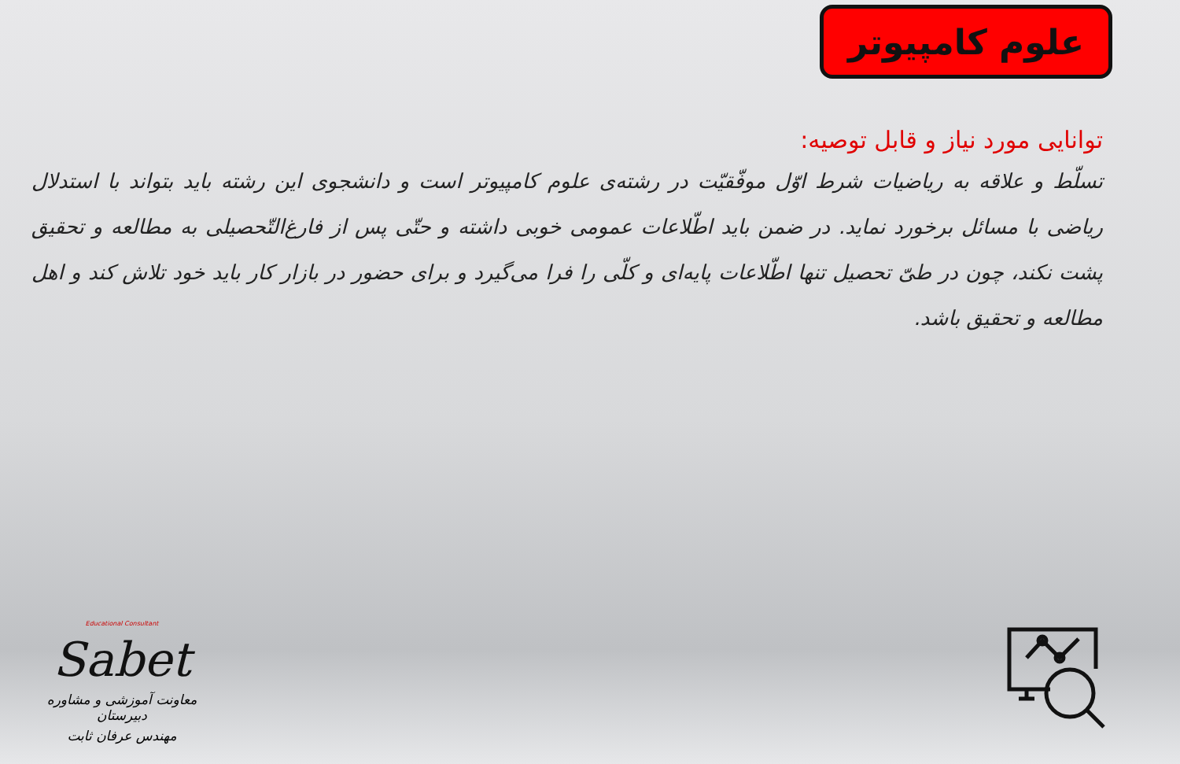علوم کامپیوتر
توانایی مورد نیاز و قابل توصیه:
تسلّط و علاقه به ریاضیات شرط اوّل موفّقیّت در رشته‌ی علوم کامپیوتر است و دانشجوی این رشته باید بتواند با استدلال ریاضی با مسائل برخورد نماید. در ضمن باید اطّلاعات عمومی خوبی داشته و حتّی پس از فارغ‌التّحصیلی به مطالعه و تحقیق پشت نکند، چون در طیّ تحصیل تنها اطّلاعات پایه‌ای و کلّی را فرا می‌گیرد و برای حضور در بازار کار باید خود تلاش کند و اهل مطالعه و تحقیق باشد.
Educational Consultant
Sabet
معاونت آموزشی و مشاوره دبیرستان
مهندس عرفان ثابت